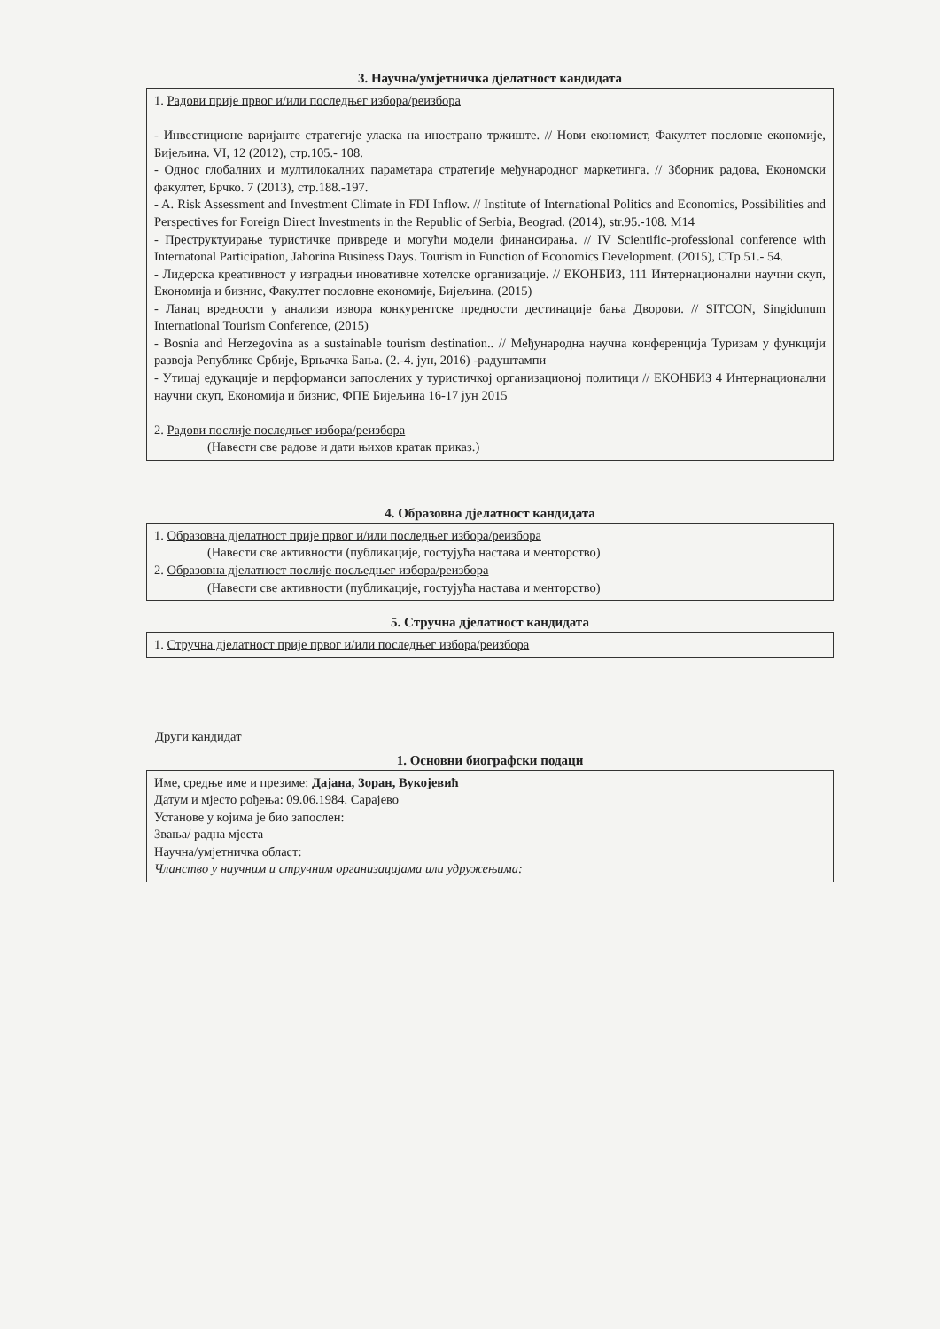3. Научна/умјетничка дјелатност кандидата
1. Радови прије првог и/или последњег избора/реизбора
- Инвестиционе варијанте стратегије уласка на иностранo тржиште. // Нови економист, Факултет пословне економије, Бијељина. VI, 12 (2012), стр.105.- 108.
- Однос глобалних и мултилокалних параметара стратегије међународног маркетинга. // Зборник радова, Економски факултет, Брчко. 7 (2013), стр.188.-197.
- A. Risk Assessment and Investment Climate in FDI Inflow. // Institute of International Politics and Economics, Possibilities and Perspectives for Foreign Direct Investments in the Republic of Serbia, Beograd. (2014), str.95.-108. M14
- Преструктуирање туристичке привреде и могући модели финансирања. // IV Scientific-professional conference with Internatonal Participation, Jahorina Business Days. Tourism in Function of Economics Development. (2015), СТр.51.- 54.
- Лидерска креативност у изградњи иновативне хотелске организације. // ЕКОНБИЗ, 111 Интернационални научни скуп, Економија и бизнис, Факултет пословне економије, Бијељина. (2015)
- Ланац вредности у анализи извора конкурентске предности дестинације бања Дворови. // SITCON, Singidunum International Tourism Conference, (2015)
- Bosnia and Herzegovina as a sustainable tourism destination.. // Међународна научна конференција Туризам у функцији развоја Републике Србије, Врњачка Бања. (2.-4. јун, 2016) -радуштампи
- Утицај едукације и перформанси запослених у туристичкој организационој политици // ЕКОНБИЗ 4 Интернационални научни скуп, Економија и бизнис, ФПЕ Бијељина 16-17 јун 2015
2. Радови послије последњег избора/реизбора
(Навести све радове и дати њихов кратак приказ.)
4. Образовна дјелатност кандидата
1. Образовна дјелатност прије првог и/или последњег избора/реизбора
(Навести све активности (публикације, гостујућа настава и менторство)
2. Образовна дјелатност послије посљедњег избора/реизбора
(Навести све активности (публикације, гостујућа настава и менторство)
5. Стручна дјелатност кандидата
1. Стручна дјелатност прије првог и/или последњег избора/реизбора
Други кандидат
1. Основни биографски подаци
Име, средње име и презиме: Дајана, Зоран, Вукојевић
Датум и мјесто рођења: 09.06.1984. Сарајево
Установе у којима је био запослен:
Звања/ радна мјеста
Научна/умјетничка област:
Чланство у научним и стручним организацијама или удружењима: